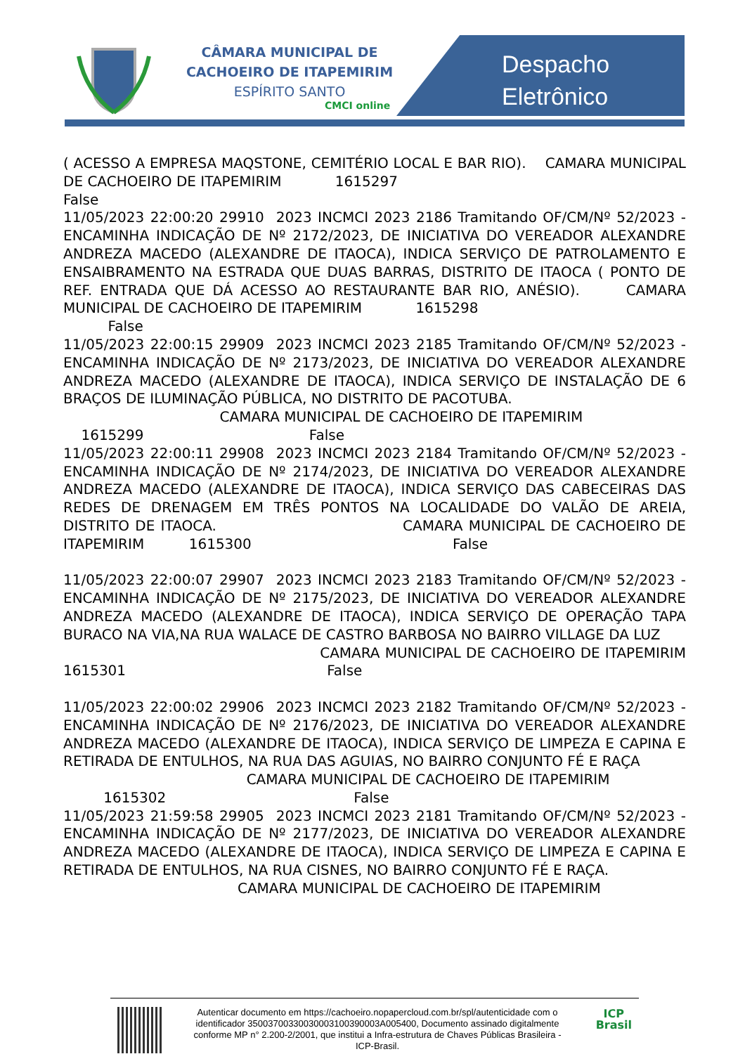CÂMARA MUNICIPAL DE
CACHOEIRO DE ITAPEMIRIM
ESPÍRITO SANTO
CMCI online
Despacho
Eletrônico
( ACESSO A EMPRESA MAQSTONE, CEMITÉRIO LOCAL E BAR RIO). CAMARA MUNICIPAL DE CACHOEIRO DE ITAPEMIRIM 1615297 False 11/05/2023 22:00:20 29910 2023 INCMCI 2023 2186 Tramitando OF/CM/Nº 52/2023 - ENCAMINHA INDICAÇÃO DE Nº 2172/2023, DE INICIATIVA DO VEREADOR ALEXANDRE ANDREZA MACEDO (ALEXANDRE DE ITAOCA), INDICA SERVIÇO DE PATROLAMENTO E ENSAIBRAMENTO NA ESTRADA QUE DUAS BARRAS, DISTRITO DE ITAOCA ( PONTO DE REF. ENTRADA QUE DÁ ACESSO AO RESTAURANTE BAR RIO, ANÉSIO). CAMARA MUNICIPAL DE CACHOEIRO DE ITAPEMIRIM 1615298 False 11/05/2023 22:00:15 29909 2023 INCMCI 2023 2185 Tramitando OF/CM/Nº 52/2023 - ENCAMINHA INDICAÇÃO DE Nº 2173/2023, DE INICIATIVA DO VEREADOR ALEXANDRE ANDREZA MACEDO (ALEXANDRE DE ITAOCA), INDICA SERVIÇO DE INSTALAÇÃO DE 6 BRAÇOS DE ILUMINAÇÃO PÚBLICA, NO DISTRITO DE PACOTUBA. CAMARA MUNICIPAL DE CACHOEIRO DE ITAPEMIRIM 1615299 False 11/05/2023 22:00:11 29908 2023 INCMCI 2023 2184 Tramitando OF/CM/Nº 52/2023 - ENCAMINHA INDICAÇÃO DE Nº 2174/2023, DE INICIATIVA DO VEREADOR ALEXANDRE ANDREZA MACEDO (ALEXANDRE DE ITAOCA), INDICA SERVIÇO DAS CABECEIRAS DAS REDES DE DRENAGEM EM TRÊS PONTOS NA LOCALIDADE DO VALÃO DE AREIA, DISTRITO DE ITAOCA. CAMARA MUNICIPAL DE CACHOEIRO DE ITAPEMIRIM 1615300 False 11/05/2023 22:00:07 29907 2023 INCMCI 2023 2183 Tramitando OF/CM/Nº 52/2023 - ENCAMINHA INDICAÇÃO DE Nº 2175/2023, DE INICIATIVA DO VEREADOR ALEXANDRE ANDREZA MACEDO (ALEXANDRE DE ITAOCA), INDICA SERVIÇO DE OPERAÇÃO TAPA BURACO NA VIA,NA RUA WALACE DE CASTRO BARBOSA NO BAIRRO VILLAGE DA LUZ CAMARA MUNICIPAL DE CACHOEIRO DE ITAPEMIRIM 1615301 False 11/05/2023 22:00:02 29906 2023 INCMCI 2023 2182 Tramitando OF/CM/Nº 52/2023 - ENCAMINHA INDICAÇÃO DE Nº 2176/2023, DE INICIATIVA DO VEREADOR ALEXANDRE ANDREZA MACEDO (ALEXANDRE DE ITAOCA), INDICA SERVIÇO DE LIMPEZA E CAPINA E RETIRADA DE ENTULHOS, NA RUA DAS AGUIAS, NO BAIRRO CONJUNTO FÉ E RAÇA CAMARA MUNICIPAL DE CACHOEIRO DE ITAPEMIRIM 1615302 False 11/05/2023 21:59:58 29905 2023 INCMCI 2023 2181 Tramitando OF/CM/Nº 52/2023 - ENCAMINHA INDICAÇÃO DE Nº 2177/2023, DE INICIATIVA DO VEREADOR ALEXANDRE ANDREZA MACEDO (ALEXANDRE DE ITAOCA), INDICA SERVIÇO DE LIMPEZA E CAPINA E RETIRADA DE ENTULHOS, NA RUA CISNES, NO BAIRRO CONJUNTO FÉ E RAÇA. CAMARA MUNICIPAL DE CACHOEIRO DE ITAPEMIRIM
Autenticar documento em https://cachoeiro.nopapercloud.com.br/spl/autenticidade com o identificador 35003700330030003100390003A005400, Documento assinado digitalmente conforme MP n° 2.200-2/2001, que institui a Infra-estrutura de Chaves Públicas Brasileira - ICP-Brasil.
ICP
Brasil